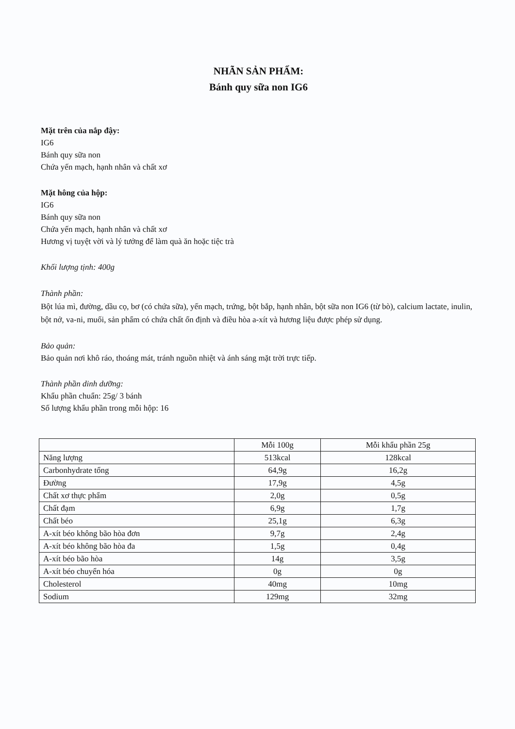NHÃN SẢN PHẨM:
Bánh quy sữa non IG6
Mặt trên của nắp đậy:
IG6
Bánh quy sữa non
Chứa yến mạch, hạnh nhân và chất xơ
Mặt hông của hộp:
IG6
Bánh quy sữa non
Chứa yến mạch, hạnh nhân và chất xơ
Hương vị tuyệt vời và lý tưởng để làm quà ăn hoặc tiệc trà
Khối lượng tịnh: 400g
Thành phần:
Bột lúa mì, đường, dầu cọ, bơ (có chứa sữa), yến mạch, trứng, bột bắp, hạnh nhân, bột sữa non IG6 (từ bò), calcium lactate, inulin, bột nở, va-ni, muối, sản phẩm có chứa chất ổn định và điều hòa a-xít và hương liệu được phép sử dụng.
Bảo quản:
Bảo quản nơi khô ráo, thoáng mát, tránh nguồn nhiệt và ánh sáng mặt trời trực tiếp.
Thành phần dinh dưỡng:
Khẩu phần chuẩn: 25g/ 3 bánh
Số lượng khẩu phần trong mỗi hộp: 16
| | Mỗi 100g | Mỗi khẩu phần 25g |
| Năng lượng | 513kcal | 128kcal |
| Carbonhydrate tổng | 64,9g | 16,2g |
| Đường | 17,9g | 4,5g |
| Chất xơ thực phẩm | 2,0g | 0,5g |
| Chất đạm | 6,9g | 1,7g |
| Chất béo | 25,1g | 6,3g |
| A-xít béo không bão hòa đơn | 9,7g | 2,4g |
| A-xít béo không bão hòa đa | 1,5g | 0,4g |
| A-xít béo bão hòa | 14g | 3,5g |
| A-xít béo chuyển hóa | 0g | 0g |
| Cholesterol | 40mg | 10mg |
| Sodium | 129mg | 32mg |